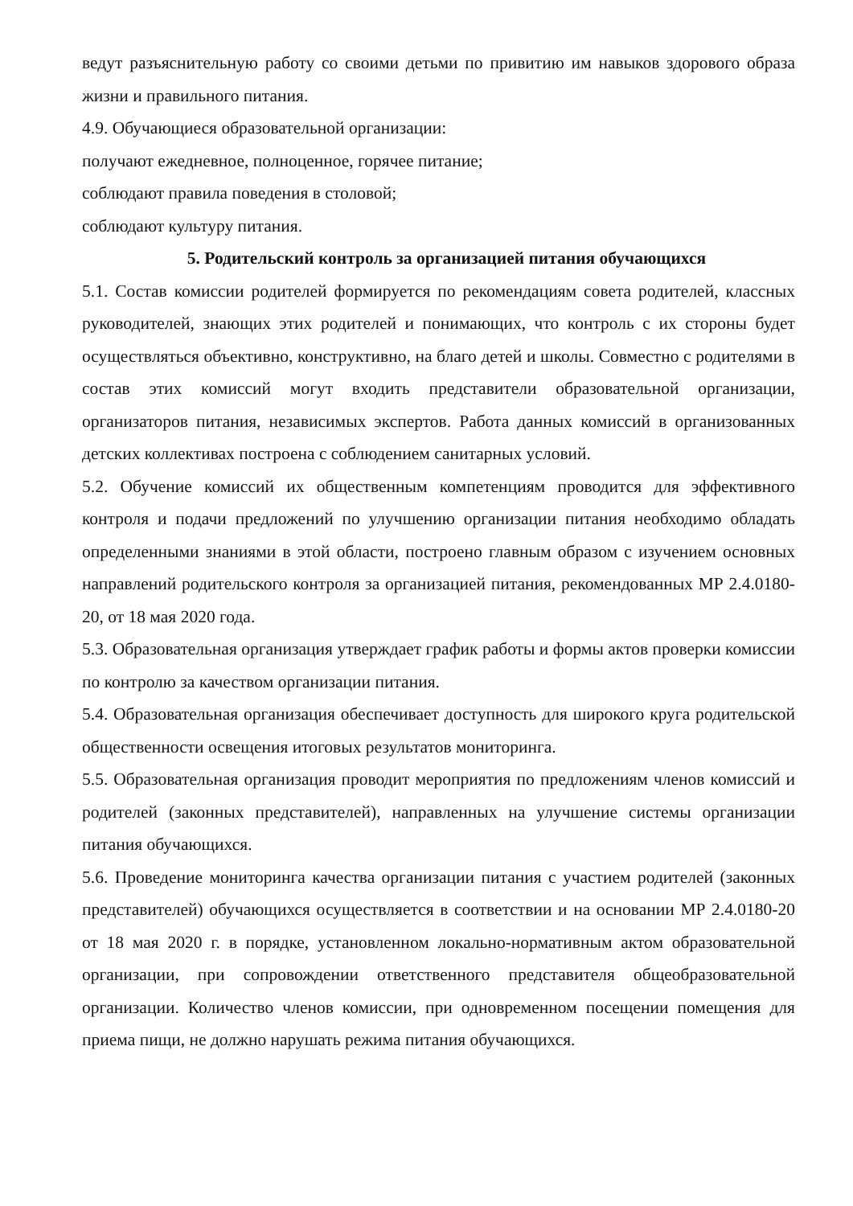ведут разъяснительную работу со своими детьми по привитию им навыков здорового образа жизни и правильного питания.
4.9. Обучающиеся образовательной организации:
получают ежедневное, полноценное, горячее питание;
соблюдают правила поведения в столовой;
соблюдают культуру питания.
5. Родительский контроль за организацией питания обучающихся
5.1. Состав комиссии родителей формируется по рекомендациям совета родителей, классных руководителей, знающих этих родителей и понимающих, что контроль с их стороны будет осуществляться объективно, конструктивно, на благо детей и школы. Совместно с родителями в состав этих комиссий могут входить представители образовательной организации, организаторов питания, независимых экспертов. Работа данных комиссий в организованных детских коллективах построена с соблюдением санитарных условий.
5.2. Обучение комиссий их общественным компетенциям проводится для эффективного контроля и подачи предложений по улучшению организации питания необходимо обладать определенными знаниями в этой области, построено главным образом с изучением основных направлений родительского контроля за организацией питания, рекомендованных МР 2.4.0180-20, от 18 мая 2020 года.
5.3. Образовательная организация утверждает график работы и формы актов проверки комиссии по контролю за качеством организации питания.
5.4. Образовательная организация обеспечивает доступность для широкого круга родительской общественности освещения итоговых результатов мониторинга.
5.5. Образовательная организация проводит мероприятия по предложениям членов комиссий и родителей (законных представителей), направленных на улучшение системы организации питания обучающихся.
5.6. Проведение мониторинга качества организации питания с участием родителей (законных представителей) обучающихся осуществляется в соответствии и на основании МР 2.4.0180-20 от 18 мая 2020 г. в порядке, установленном локально-нормативным актом образовательной организации, при сопровождении ответственного представителя общеобразовательной организации. Количество членов комиссии, при одновременном посещении помещения для приема пищи, не должно нарушать режима питания обучающихся.